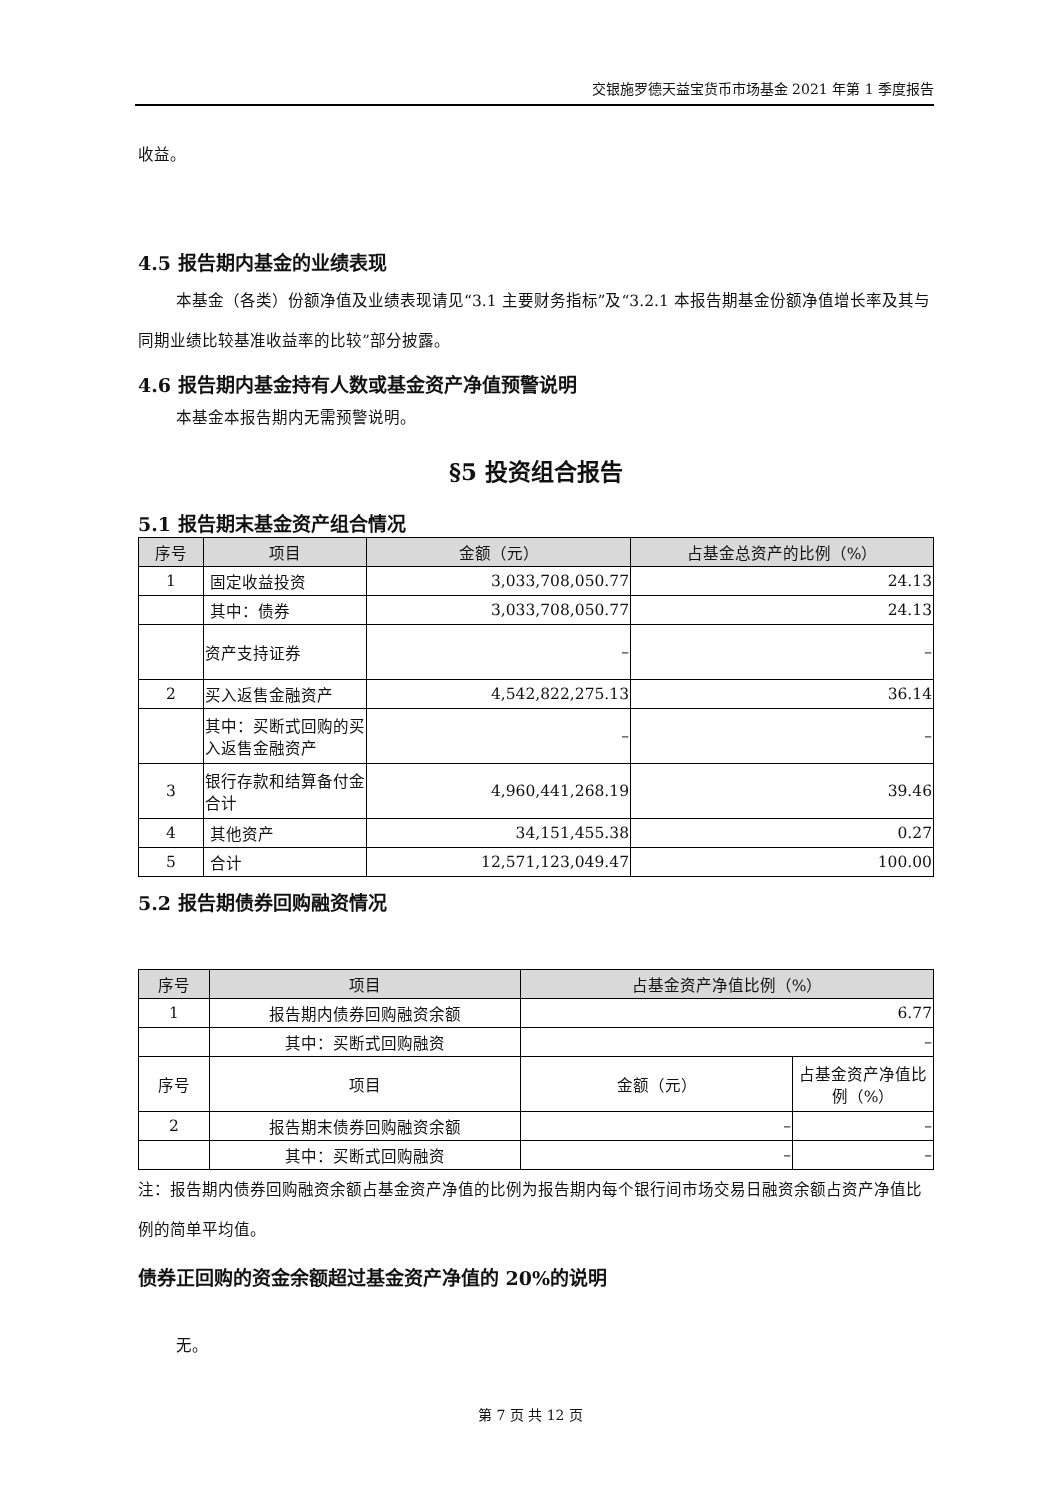交银施罗德天益宝货币市场基金 2021 年第 1 季度报告
收益。
4.5 报告期内基金的业绩表现
本基金（各类）份额净值及业绩表现请见“3.1 主要财务指标”及“3.2.1 本报告期基金份额净值增长率及其与同期业绩比较基准收益率的比较”部分披露。
4.6 报告期内基金持有人数或基金资产净值预警说明
本基金本报告期内无需预警说明。
§5 投资组合报告
5.1 报告期末基金资产组合情况
| 序号 | 项目 | 金额（元） | 占基金总资产的比例（%） |
| --- | --- | --- | --- |
| 1 | 固定收益投资 | 3,033,708,050.77 | 24.13 |
| | 其中：债券 | 3,033,708,050.77 | 24.13 |
| | 资产支持证券 | – | – |
| 2 | 买入返售金融资产 | 4,542,822,275.13 | 36.14 |
| | 其中：买断式回购的买入返售金融资产 | – | – |
| 3 | 银行存款和结算备付金合计 | 4,960,441,268.19 | 39.46 |
| 4 | 其他资产 | 34,151,455.38 | 0.27 |
| 5 | 合计 | 12,571,123,049.47 | 100.00 |
5.2 报告期债券回购融资情况
| 序号 | 项目 | 占基金资产净值比例（%） | |
| --- | --- | --- | --- |
| 1 | 报告期内债券回购融资余额 | 6.77 | |
| | 其中：买断式回购融资 | – | |
| 序号 | 项目 | 金额（元） | 占基金资产净值比例（%） |
| 2 | 报告期末债券回购融资余额 | – | – |
| | 其中：买断式回购融资 | – | – |
注：报告期内债券回购融资余额占基金资产净值的比例为报告期内每个银行间市场交易日融资余额占资产净值比例的简单平均值。
债券正回购的资金余额超过基金资产净值的 20%的说明
无。
第 7 页 共 12 页